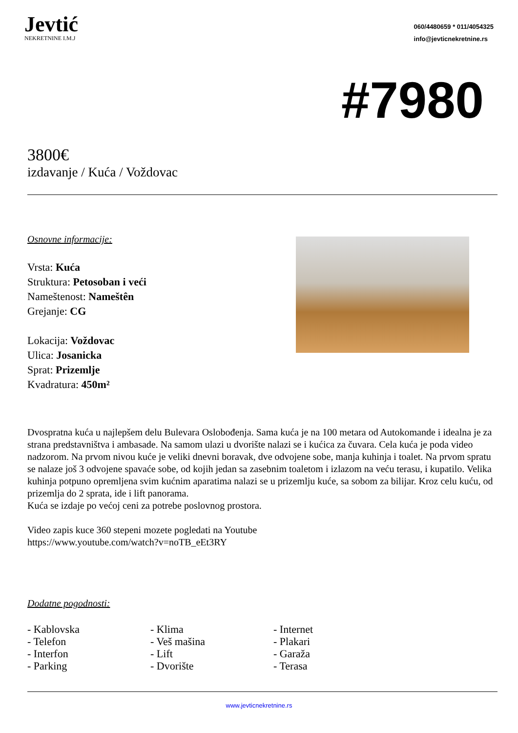Jevtić
NEKRETNINE I.M.J
060/4480659 * 011/4054325
info@jevticnekretnine.rs
#7980
3800€
izdavanje / Kuća / Voždovac
Osnovne informacije:
Vrsta: Kuća
Struktura: Petosoban i veći
Nameštenost: Nameštên
Grejanje: CG
Lokacija: Voždovac
Ulica: Josanicka
Sprat: Prizemlje
Kvadratura: 450m²
Dvospratna kuća u najlepšem delu Bulevara Oslobođenja. Sama kuća je na 100 metara od Autokomande i idealna je za strana predstavništva i ambasade. Na samom ulazi u dvorište nalazi se i kućica za čuvara. Cela kuća je poda video nadzorom. Na prvom nivou kuće je veliki dnevni boravak, dve odvojene sobe, manja kuhinja i toalet. Na prvom spratu se nalaze još 3 odvojene spavaće sobe, od kojih jedan sa zasebnim toaletom i izlazom na veću terasu, i kupatilo. Velika kuhinja potpuno opremljena svim kućnim aparatima nalazi se u prizemlju kuće, sa sobom za bilijar. Kroz celu kuću, od prizemlja do 2 sprata, ide i lift panorama.
Kuća se izdaje po većoj ceni za potrebe poslovnog prostora.
Video zapis kuce 360 stepeni mozete pogledati na Youtube
https://www.youtube.com/watch?v=noTB_eEt3RY
Dodatne pogodnosti:
- Kablovska
- Klima
- Internet
- Telefon
- Veš mašina
- Plakari
- Interfon
- Lift
- Garaža
- Parking
- Dvorište
- Terasa
www.jevticnekretnine.rs